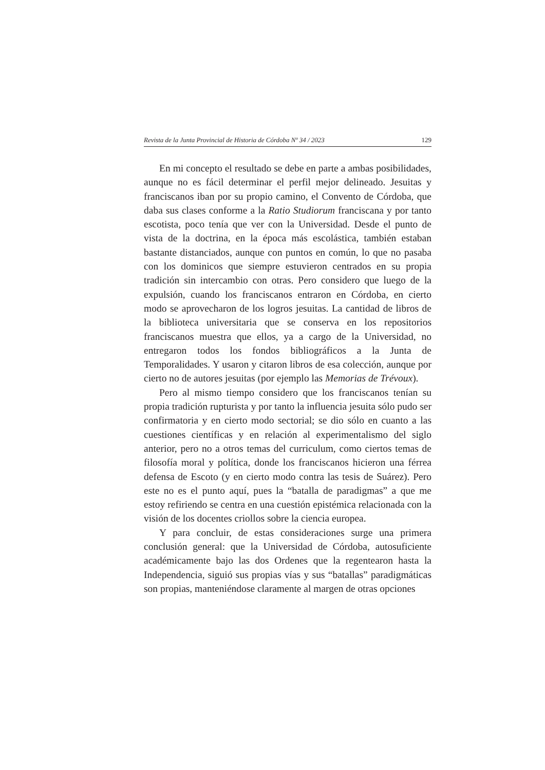Revista de la Junta Provincial de Historia de Córdoba Nº 34 / 2023 129
En mi concepto el resultado se debe en parte a ambas posibilidades, aunque no es fácil determinar el perfil mejor delineado. Jesuitas y franciscanos iban por su propio camino, el Convento de Córdoba, que daba sus clases conforme a la Ratio Studiorum franciscana y por tanto escotista, poco tenía que ver con la Universidad. Desde el punto de vista de la doctrina, en la época más escolástica, también estaban bastante distanciados, aunque con puntos en común, lo que no pasaba con los dominicos que siempre estuvieron centrados en su propia tradición sin intercambio con otras. Pero considero que luego de la expulsión, cuando los franciscanos entraron en Córdoba, en cierto modo se aprovecharon de los logros jesuitas. La cantidad de libros de la biblioteca universitaria que se conserva en los repositorios franciscanos muestra que ellos, ya a cargo de la Universidad, no entregaron todos los fondos bibliográficos a la Junta de Temporalidades. Y usaron y citaron libros de esa colección, aunque por cierto no de autores jesuitas (por ejemplo las Memorias de Trévoux).
Pero al mismo tiempo considero que los franciscanos tenían su propia tradición rupturista y por tanto la influencia jesuita sólo pudo ser confirmatoria y en cierto modo sectorial; se dio sólo en cuanto a las cuestiones científicas y en relación al experimentalismo del siglo anterior, pero no a otros temas del curriculum, como ciertos temas de filosofía moral y política, donde los franciscanos hicieron una férrea defensa de Escoto (y en cierto modo contra las tesis de Suárez). Pero este no es el punto aquí, pues la “batalla de paradigmas” a que me estoy refiriendo se centra en una cuestión epistémica relacionada con la visión de los docentes criollos sobre la ciencia europea.
Y para concluir, de estas consideraciones surge una primera conclusión general: que la Universidad de Córdoba, autosuficiente académicamente bajo las dos Ordenes que la regentearon hasta la Independencia, siguió sus propias vías y sus “batallas” paradigmáticas son propias, manteniéndose claramente al margen de otras opciones